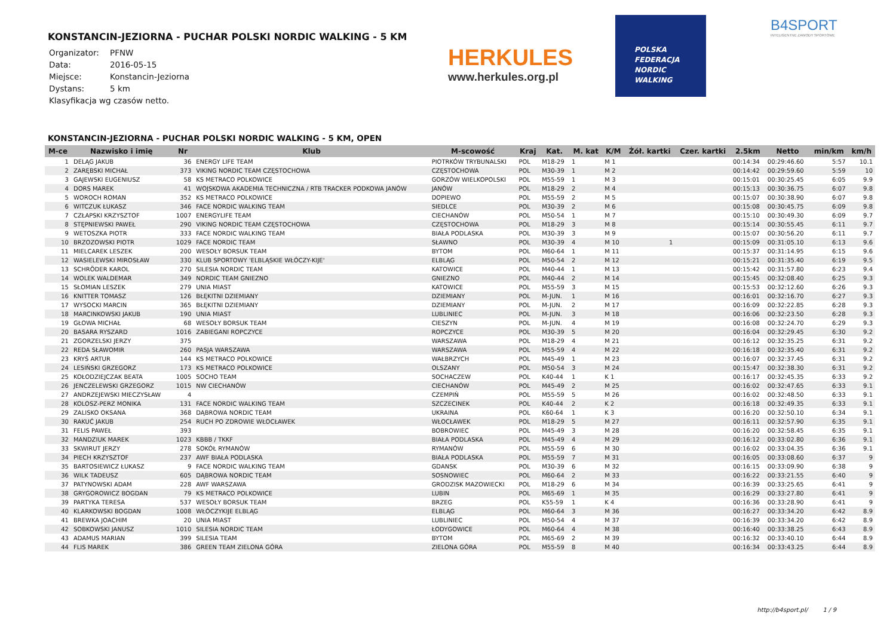KONSTANCIN-JEZIORNA - PUCHAR POLSKI NORDIC WALKING - 5 KM
| Organizator: | PFNW |
| Data: | 2016-05-15 |
| Miejsce: | Konstancin-Jeziorna |
| Dystans: | 5 km |
| Klasyfikacja wg czasów netto. | |
HERKULES
www.herkules.org.pl
POLSKA
FEDERACJA
NORDIC
WALKING
B4SPORT
INTELIGENTNE ZAWODY SPORTOWE
KONSTANCIN-JEZIORNA - PUCHAR POLSKI NORDIC WALKING - 5 KM, OPEN
| M-ce | Nazwisko i imię | Nr | Klub | M-scowość | Kraj | Kat. | M. kat | K/M | Żół. kartki | Czer. kartki | 2.5km | Netto | min/km | km/h |
| --- | --- | --- | --- | --- | --- | --- | --- | --- | --- | --- | --- | --- | --- | --- |
| 1 | DELĄG JAKUB | 36 | ENERGY LIFE TEAM | PIOTRKÓW TRYBUNALSKI | POL | M18-29 | 1 | M 1 | | | 00:14:34 | 00:29:46.60 | 5:57 | 10.1 |
| 2 | ZARĘBSKI MICHAŁ | 373 | VIKING NORDIC TEAM CZĘSTOCHOWA | CZĘSTOCHOWA | POL | M30-39 | 1 | M 2 | | | 00:14:42 | 00:29:59.60 | 5:59 | 10 |
| 3 | GAJEWSKI EUGENIUSZ | 58 | KS METRACO POLKOWICE | GORZÓW WIELKOPOLSKI | POL | M55-59 | 1 | M 3 | | | 00:15:01 | 00:30:25.45 | 6:05 | 9.9 |
| 4 | DORS MAREK | 41 | WOJSKOWA AKADEMIA TECHNICZNA / RTB TRACKER PODKOWA JANÓW | JANÓW | POL | M18-29 | 2 | M 4 | | | 00:15:13 | 00:30:36.75 | 6:07 | 9.8 |
| 5 | WOROCH ROMAN | 352 | KS METRACO POLKOWICE | DOPIEWO | POL | M55-59 | 2 | M 5 | | | 00:15:07 | 00:30:38.90 | 6:07 | 9.8 |
| 6 | WITCZUK ŁUKASZ | 346 | FACE NORDIC WALKING TEAM | SIEDLCE | POL | M30-39 | 2 | M 6 | | | 00:15:08 | 00:30:45.75 | 6:09 | 9.8 |
| 7 | CZŁAPSKI KRZYSZTOF | 1007 | ENERGYLIFE TEAM | CIECHANÓW | POL | M50-54 | 1 | M 7 | | | 00:15:10 | 00:30:49.30 | 6:09 | 9.7 |
| 8 | STĘPNIEWSKI PAWEŁ | 290 | VIKING NORDIC TEAM CZĘSTOCHOWA | CZĘSTOCHOWA | POL | M18-29 | 3 | M 8 | | | 00:15:14 | 00:30:55.45 | 6:11 | 9.7 |
| 9 | WETOSZKA PIOTR | 333 | FACE NORDIC WALKING TEAM | BIAŁA PODLASKA | POL | M30-39 | 3 | M 9 | | | 00:15:07 | 00:30:56.20 | 6:11 | 9.7 |
| 10 | BRZOZOWSKI PIOTR | 1029 | FACE NORDIC TEAM | SŁAWNO | POL | M30-39 | 4 | M 10 | 1 | | 00:15:09 | 00:31:05.10 | 6:13 | 9.6 |
| 11 | MIELCAREK LESZEK | 200 | WESOŁY BORSUK TEAM | BYTOM | POL | M60-64 | 1 | M 11 | | | 00:15:37 | 00:31:14.95 | 6:15 | 9.6 |
| 12 | WASIELEWSKI MIROSŁAW | 330 | KLUB SPORTOWY 'ELBLĄSKIE WŁÓCZY-KIJE' | ELBLĄG | POL | M50-54 | 2 | M 12 | | | 00:15:21 | 00:31:35.40 | 6:19 | 9.5 |
| 13 | SCHRÖDER KAROL | 270 | SILESIA NORDIC TEAM | KATOWICE | POL | M40-44 | 1 | M 13 | | | 00:15:42 | 00:31:57.80 | 6:23 | 9.4 |
| 14 | WOLEK WALDEMAR | 349 | NORDIC TEAM GNIEZNO | GNIEZNO | POL | M40-44 | 2 | M 14 | | | 00:15:45 | 00:32:08.40 | 6:25 | 9.3 |
| 15 | SŁOMIAN LESZEK | 279 | UNIA MIAST | KATOWICE | POL | M55-59 | 3 | M 15 | | | 00:15:53 | 00:32:12.60 | 6:26 | 9.3 |
| 16 | KNITTER TOMASZ | 126 | BŁĘKITNI DZIEMIANY | DZIEMIANY | POL | M-JUN. | 1 | M 16 | | | 00:16:01 | 00:32:16.70 | 6:27 | 9.3 |
| 17 | WYSOCKI MARCIN | 365 | BŁĘKITNI DZIEMIANY | DZIEMIANY | POL | M-JUN. | 2 | M 17 | | | 00:16:09 | 00:32:22.85 | 6:28 | 9.3 |
| 18 | MARCINKOWSKI JAKUB | 190 | UNIA MIAST | LUBLINIEC | POL | M-JUN. | 3 | M 18 | | | 00:16:06 | 00:32:23.50 | 6:28 | 9.3 |
| 19 | GŁOWA MICHAŁ | 68 | WESOŁY BORSUK TEAM | CIESZYN | POL | M-JUN. | 4 | M 19 | | | 00:16:08 | 00:32:24.70 | 6:29 | 9.3 |
| 20 | BASARA RYSZARD | 1016 | ZABIEGANI ROPCZYCE | ROPCZYCE | POL | M30-39 | 5 | M 20 | | | 00:16:04 | 00:32:29.45 | 6:30 | 9.2 |
| 21 | ZGORZELSKI JERZY | 375 | | WARSZAWA | POL | M18-29 | 4 | M 21 | | | 00:16:12 | 00:32:35.25 | 6:31 | 9.2 |
| 22 | REDA SŁAWOMIR | 260 | PASJA WARSZAWA | WARSZAWA | POL | M55-59 | 4 | M 22 | | | 00:16:18 | 00:32:35.40 | 6:31 | 9.2 |
| 23 | KRYŚ ARTUR | 144 | KS METRACO POLKOWICE | WAŁBRZYCH | POL | M45-49 | 1 | M 23 | | | 00:16:07 | 00:32:37.45 | 6:31 | 9.2 |
| 24 | LESIŃSKI GRZEGORZ | 173 | KS METRACO POLKOWICE | OLSZANY | POL | M50-54 | 3 | M 24 | | | 00:15:47 | 00:32:38.30 | 6:31 | 9.2 |
| 25 | KOŁODZIEJCZAK BEATA | 1005 | SOCHO TEAM | SOCHACZEW | POL | K40-44 | 1 | K 1 | | | 00:16:17 | 00:32:45.35 | 6:33 | 9.2 |
| 26 | JENCZELEWSKI GRZEGORZ | 1015 | NW CIECHANÓW | CIECHANÓW | POL | M45-49 | 2 | M 25 | | | 00:16:02 | 00:32:47.65 | 6:33 | 9.1 |
| 27 | ANDRZEJEWSKI MIECZYSŁAW | 4 | | CZEMPIŃ | POL | M55-59 | 5 | M 26 | | | 00:16:02 | 00:32:48.50 | 6:33 | 9.1 |
| 28 | KOLOSZ-PERZ MONIKA | 131 | FACE NORDIC WALKING TEAM | SZCZECINEK | POL | K40-44 | 2 | K 2 | | | 00:16:18 | 00:32:49.35 | 6:33 | 9.1 |
| 29 | ZALISKO OKSANA | 368 | DĄBROWA NORDIC TEAM | UKRAINA | POL | K60-64 | 1 | K 3 | | | 00:16:20 | 00:32:50.10 | 6:34 | 9.1 |
| 30 | RAKUĆ JAKUB | 254 | RUCH PO ZDROWIE WŁOCŁAWEK | WŁOCŁAWEK | POL | M18-29 | 5 | M 27 | | | 00:16:11 | 00:32:57.90 | 6:35 | 9.1 |
| 31 | FELIS PAWEŁ | 393 | | BOBROWIEC | POL | M45-49 | 3 | M 28 | | | 00:16:20 | 00:32:58.45 | 6:35 | 9.1 |
| 32 | MANDZIUK MAREK | 1023 | KBBB / TKKF | BIAŁA PODLASKA | POL | M45-49 | 4 | M 29 | | | 00:16:12 | 00:33:02.80 | 6:36 | 9.1 |
| 33 | SKWIRUT JERZY | 278 | SOKÓŁ RYMANÓW | RYMANÓW | POL | M55-59 | 6 | M 30 | | | 00:16:02 | 00:33:04.35 | 6:36 | 9.1 |
| 34 | PIECH KRZYSZTOF | 237 | AWF BIAŁA PODLASKA | BIAŁA PODLASKA | POL | M55-59 | 7 | M 31 | | | 00:16:05 | 00:33:08.60 | 6:37 | 9 |
| 35 | BARTOSIEWICZ ŁUKASZ | 9 | FACE NORDIC WALKING TEAM | GDANSK | POL | M30-39 | 6 | M 32 | | | 00:16:15 | 00:33:09.90 | 6:38 | 9 |
| 36 | WILK TADEUSZ | 605 | DĄBROWA NORDIC TEAM | SOSNOWIEC | POL | M60-64 | 2 | M 33 | | | 00:16:22 | 00:33:21.55 | 6:40 | 9 |
| 37 | PATYNOWSKI ADAM | 228 | AWF WARSZAWA | GRODZISK MAZOWIECKI | POL | M18-29 | 6 | M 34 | | | 00:16:39 | 00:33:25.65 | 6:41 | 9 |
| 38 | GRYGOROWICZ BOGDAN | 79 | KS METRACO POLKOWICE | LUBIN | POL | M65-69 | 1 | M 35 | | | 00:16:29 | 00:33:27.80 | 6:41 | 9 |
| 39 | PARTYKA TERESA | 537 | WESOŁY BORSUK TEAM | BRZEG | POL | K55-59 | 1 | K 4 | | | 00:16:36 | 00:33:28.90 | 6:41 | 9 |
| 40 | KLARKOWSKI BOGDAN | 1008 | WŁÓCZYKIJE ELBLĄG | ELBLĄG | POL | M60-64 | 3 | M 36 | | | 00:16:27 | 00:33:34.20 | 6:42 | 8.9 |
| 41 | BREWKA JOACHIM | 20 | UNIA MIAST | LUBLINIEC | POL | M50-54 | 4 | M 37 | | | 00:16:39 | 00:33:34.20 | 6:42 | 8.9 |
| 42 | SOBKOWSKI JANUSZ | 1010 | SILESIA NORDIC TEAM | ŁODYGOWICE | POL | M60-64 | 4 | M 38 | | | 00:16:40 | 00:33:38.25 | 6:43 | 8.9 |
| 43 | ADAMUS MARIAN | 399 | SILESIA TEAM | BYTOM | POL | M65-69 | 2 | M 39 | | | 00:16:32 | 00:33:40.10 | 6:44 | 8.9 |
| 44 | FLIS MAREK | 386 | GREEN TEAM ZIELONA GÓRA | ZIELONA GÓRA | POL | M55-59 | 8 | M 40 | | | 00:16:34 | 00:33:43.25 | 6:44 | 8.9 |
http://b4sport.pl/ 1 / 9